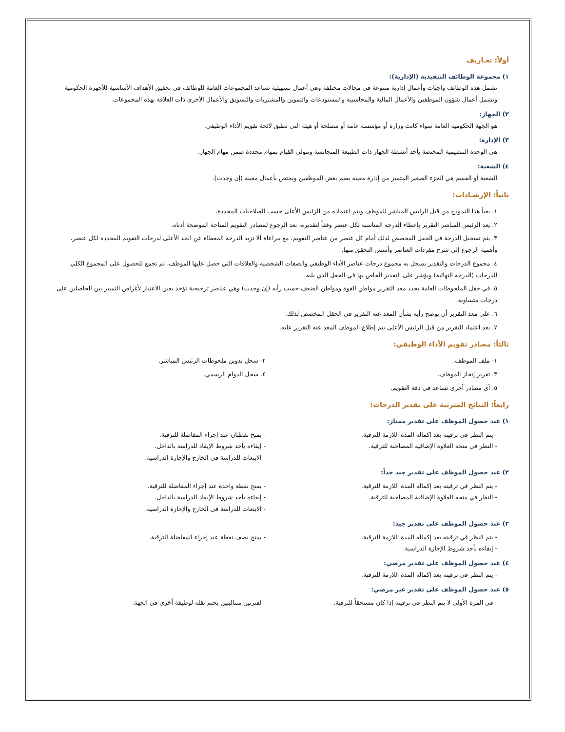أولاً: تعـاريف
١) مجموعة الوظائف التنفيذية (الإدارية):
تشمل هذه الوظائف واجبات وأعمال إدارية متنوعة في مجالات مختلفة وهي أعمال تسهيلية تساعد المجموعات العامة للوظائف في تحقيق الأهداف الأساسية للأجهزة الحكومية وتشمل أعمال شؤون الموظفين والأعمال المالية والمحاسبية والمستودعات والتموين والمشتريات والتسويق والأعمال الأخرى ذات العلاقة بهذه المجموعات.
٢) الجهاز:
هو الجهة الحكومية العامة سواء كانت وزارة أو مؤسسة عامة أو مصلحة أو هيئة التي تطبق لائحة تقويم الأداء الوظيفي.
٣) الإدارة:
هي الوحدة التنظيمية المختصة بأحد أنشطة الجهاز ذات الطبيعة المتجانسة وتتولى القيام بمهام محددة ضمن مهام الجهاز.
٤) الشعبة:
الشعبة أو القسم هي الجزء الصغير المتميز من إدارة معينة يضم بعض الموظفين ويختص بأعمال معينة (إن وجدت).
ثانياً: الإرشـادات:
١. يعبأ هذا النموذج من قبل الرئيس المباشر للموظف ويتم اعتماده من الرئيس الأعلى حسب الصلاحيات المحددة.
٢. يعد الرئيس المباشر التقرير بإعطاء الدرجة المناسبة لكل عنصر وفقاً لتقديره، بعد الرجوع لمصادر التقويم المتاحة الموضحة أدناه.
٣. يتم تسجيل الدرجة في الحقل المخصص لذلك أمام كل عنصر من عناصر التقويم، مع مراعاة ألا تزيد الدرجة المعطاة عن الحد الأعلى لدرجات التقويم المحددة لكل عنصر، وأهمية الرجوع إلى شرح مفردات العناصر وأسس التحقق منها.
٤. مجموع الدرجات والتقدير يسجل به مجموع درجات عناصر الأداء الوظيفي والصفات الشخصية والعلاقات التي حصل عليها الموظف، ثم تجمع للحصول على المجموع الكلي للدرجات (الدرجة النهائية) ويؤشر على التقدير الخاص بها في الحقل الذي يليه.
٥. في حقل الملحوظات العامة يحدد معد التقرير مواطن القوة ومواطن الضعف حسب رأيه (إن وجدت) وهي عناصر ترجيحية تؤخذ بعين الاعتبار لأغراض التمييز بين الحاصلين على درجات متساوية.
٦. على معد التقرير أن يوضح رأيه بشأن المعد عنه التقرير في الحقل المخصص لذلك.
٧. بعد اعتماد التقرير من قبل الرئيس الأعلى يتم إطلاع الموظف المعد عنه التقرير عليه.
ثالثاً: مصادر تقويم الأداء الوظيفي:
١- ملف الموظف. ٢- سجل تدوين ملحوظات الرئيس المباشر.
٣. تقرير إنجاز الموظف. ٤. سجل الدوام الرسمي.
٥. أي مصادر أخرى تساعد في دقة التقويم.
رابعاً: النتائج المترتبة على تقدير الدرجات:
١) عند حصول الموظف على تقدير ممتاز:
- يتم النظر في ترقيته بعد إكماله المدة اللازمة للترقية.
- النظر في منحه العلاوة الإضافية المصاحبة للترقية.
- يمنح نقطتان عند إجراء المفاضلة للترقية.
- إيفاءه بأحد شروط الإيفاد للدراسة بالداخل.
- الابتعاث للدراسة في الخارج والإجازة الدراسية.
٢) عند حصول الموظف على تقدير جيد جداً:
- يتم النظر في ترقيته بعد إكماله المدة اللازمة للترقية.
- النظر في منحه العلاوة الإضافية المصاحبة للترقية.
- يمنح نقطة واحدة عند إجراء المفاضلة للترقية.
- إيفاءه بأحد شروط الإيفاد للدراسة بالداخل.
- الابتعاث للدراسة في الخارج والإجازة الدراسية.
٣) عند حصول الموظف على تقدير جيد:
- يتم النظر في ترقيته بعد إكماله المدة اللازمة للترقية.
- إيفاءه بأحد شروط الإجازة الدراسية.
- يمنح نصف نقطة عند إجراء المفاضلة للترقية.
٤) عند حصول الموظف على تقدير مرضي:
- يتم النظر في ترقيته بعد إكماله المدة اللازمة للترقية.
٥) عند حصول الموظف على تقدير غير مرضي:
- في المرة الأولى لا يتم النظر في ترقيته إذا كان مستحقاً للترقية.
- لفترتين متتاليتين يحتم نقله لوظيفة أخرى في الجهة.